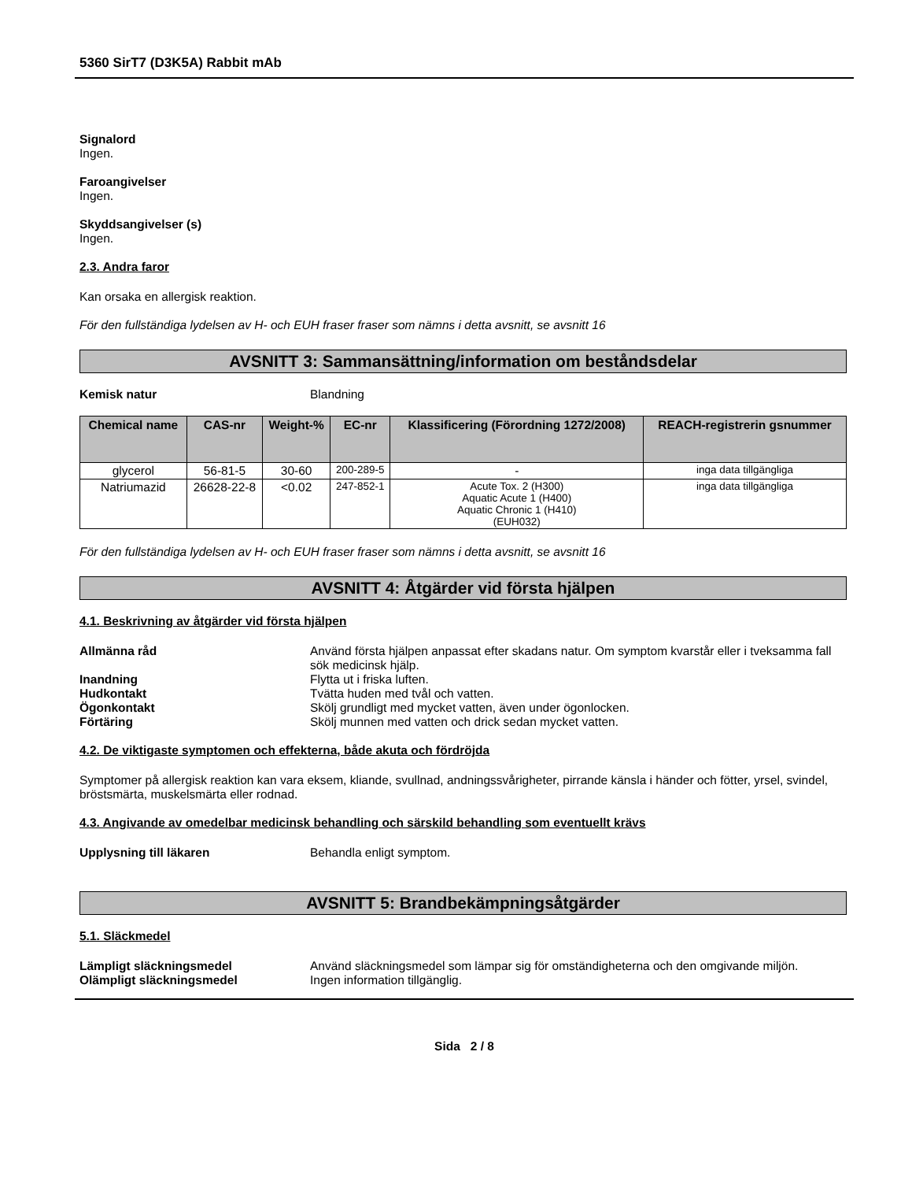5360 SirT7 (D3K5A) Rabbit mAb
Signalord
Ingen.
Faroangivelser
Ingen.
Skyddsangivelser (s)
Ingen.
2.3. Andra faror
Kan orsaka en allergisk reaktion.
För den fullständiga lydelsen av H- och EUH fraser fraser som nämns i detta avsnitt, se avsnitt 16
AVSNITT 3: Sammansättning/information om beståndsdelar
Kemisk natur Blandning
| Chemical name | CAS-nr | Weight-% | EC-nr | Klassificering (Förordning 1272/2008) | REACH-registrerin gsnummer |
| --- | --- | --- | --- | --- | --- |
| glycerol | 56-81-5 | 30-60 | 200-289-5 | - | inga data tillgängliga |
| Natriumazid | 26628-22-8 | <0.02 | 247-852-1 | Acute Tox. 2 (H300) Aquatic Acute 1 (H400) Aquatic Chronic 1 (H410) (EUH032) | inga data tillgängliga |
För den fullständiga lydelsen av H- och EUH fraser fraser som nämns i detta avsnitt, se avsnitt 16
AVSNITT 4: Åtgärder vid första hjälpen
4.1. Beskrivning av åtgärder vid första hjälpen
Allmänna råd Använd första hjälpen anpassat efter skadans natur. Om symptom kvarstår eller i tveksamma fall sök medicinsk hjälp.
Inandning Flytta ut i friska luften.
Hudkontakt Tvätta huden med tvål och vatten.
Ögonkontakt Skölj grundligt med mycket vatten, även under ögonlocken.
Förtäring Skölj munnen med vatten och drick sedan mycket vatten.
4.2. De viktigaste symptomen och effekterna, både akuta och fördröjda
Symptomer på allergisk reaktion kan vara eksem, kliande, svullnad, andningssvårigheter, pirrande känsla i händer och fötter, yrsel, svindel, bröstsmärta, muskelsmärta eller rodnad.
4.3. Angivande av omedelbar medicinsk behandling och särskild behandling som eventuellt krävs
Upplysning till läkaren Behandla enligt symptom.
AVSNITT 5: Brandbekämpningsåtgärder
5.1. Släckmedel
Lämpligt släckningsmedel Använd släckningsmedel som lämpar sig för omständigheterna och den omgivande miljön.
Olämpligt släckningsmedel Ingen information tillgänglig.
Sida 2 / 8